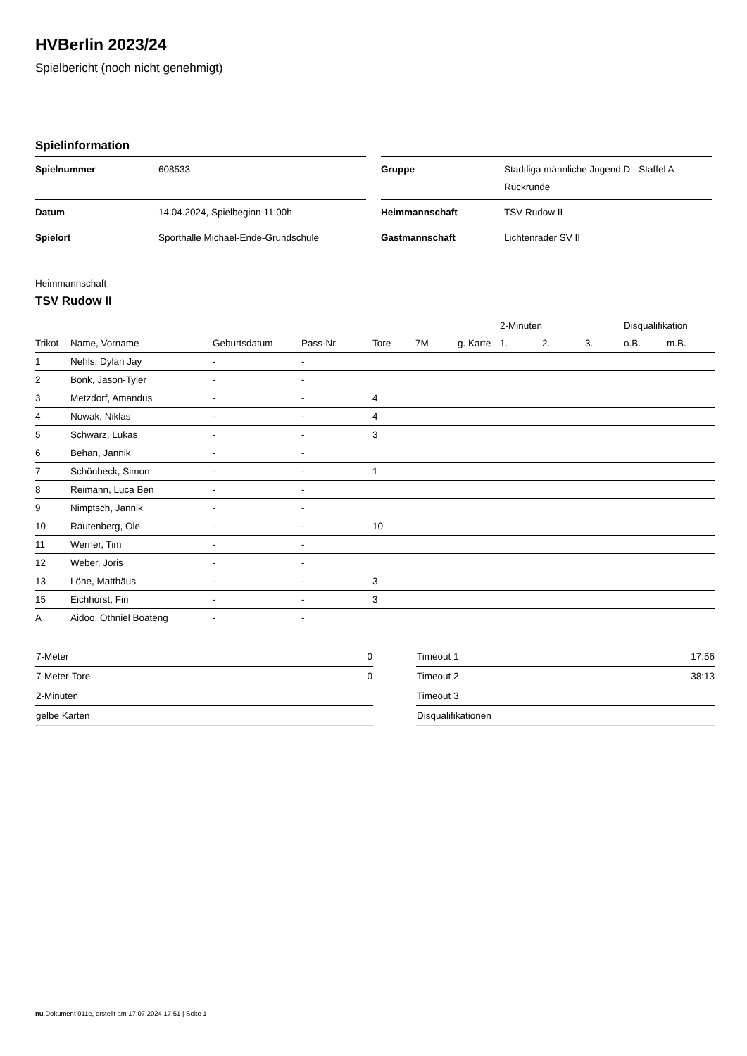HVBerlin 2023/24
Spielbericht (noch nicht genehmigt)
Spielinformation
| Spielnummer | 608533 |
| Datum | 14.04.2024, Spielbeginn 11:00h |
| Spielort | Sporthalle Michael-Ende-Grundschule |
| Gruppe | Stadtliga männliche Jugend D - Staffel A - Rückrunde |
| Heimmannschaft | TSV Rudow II |
| Gastmannschaft | Lichtenrader SV II |
Heimmannschaft
TSV Rudow II
| | | | | | | | 2-Minuten | | | Disqualifikation | |
| --- | --- | --- | --- | --- | --- | --- | --- | --- | --- | --- | --- |
| Trikot | Name, Vorname | Geburtsdatum | Pass-Nr | Tore | 7M | g. Karte | 1. | 2. | 3. | o.B. | m.B. |
| 1 | Nehls, Dylan Jay | - | - | | | | | | | | |
| 2 | Bonk, Jason-Tyler | - | - | | | | | | | | |
| 3 | Metzdorf, Amandus | - | - | 4 | | | | | | | |
| 4 | Nowak, Niklas | - | - | 4 | | | | | | | |
| 5 | Schwarz, Lukas | - | - | 3 | | | | | | | |
| 6 | Behan, Jannik | - | - | | | | | | | | |
| 7 | Schönbeck, Simon | - | - | 1 | | | | | | | |
| 8 | Reimann, Luca Ben | - | - | | | | | | | | |
| 9 | Nimptsch, Jannik | - | - | | | | | | | | |
| 10 | Rautenberg, Ole | - | - | 10 | | | | | | | |
| 11 | Werner, Tim | - | - | | | | | | | | |
| 12 | Weber, Joris | - | - | | | | | | | | |
| 13 | Löhe, Matthäus | - | - | 3 | | | | | | | |
| 15 | Eichhorst, Fin | - | - | 3 | | | | | | | |
| A | Aidoo, Othniel Boateng | - | - | | | | | | | | |
| 7-Meter | 0 |
| 7-Meter-Tore | 0 |
| 2-Minuten | |
| gelbe Karten | |
| Timeout 1 | 17:56 |
| Timeout 2 | 38:13 |
| Timeout 3 | |
| Disqualifikationen | |
nu.Dokument 011e, erstellt am 17.07.2024 17:51 | Seite 1